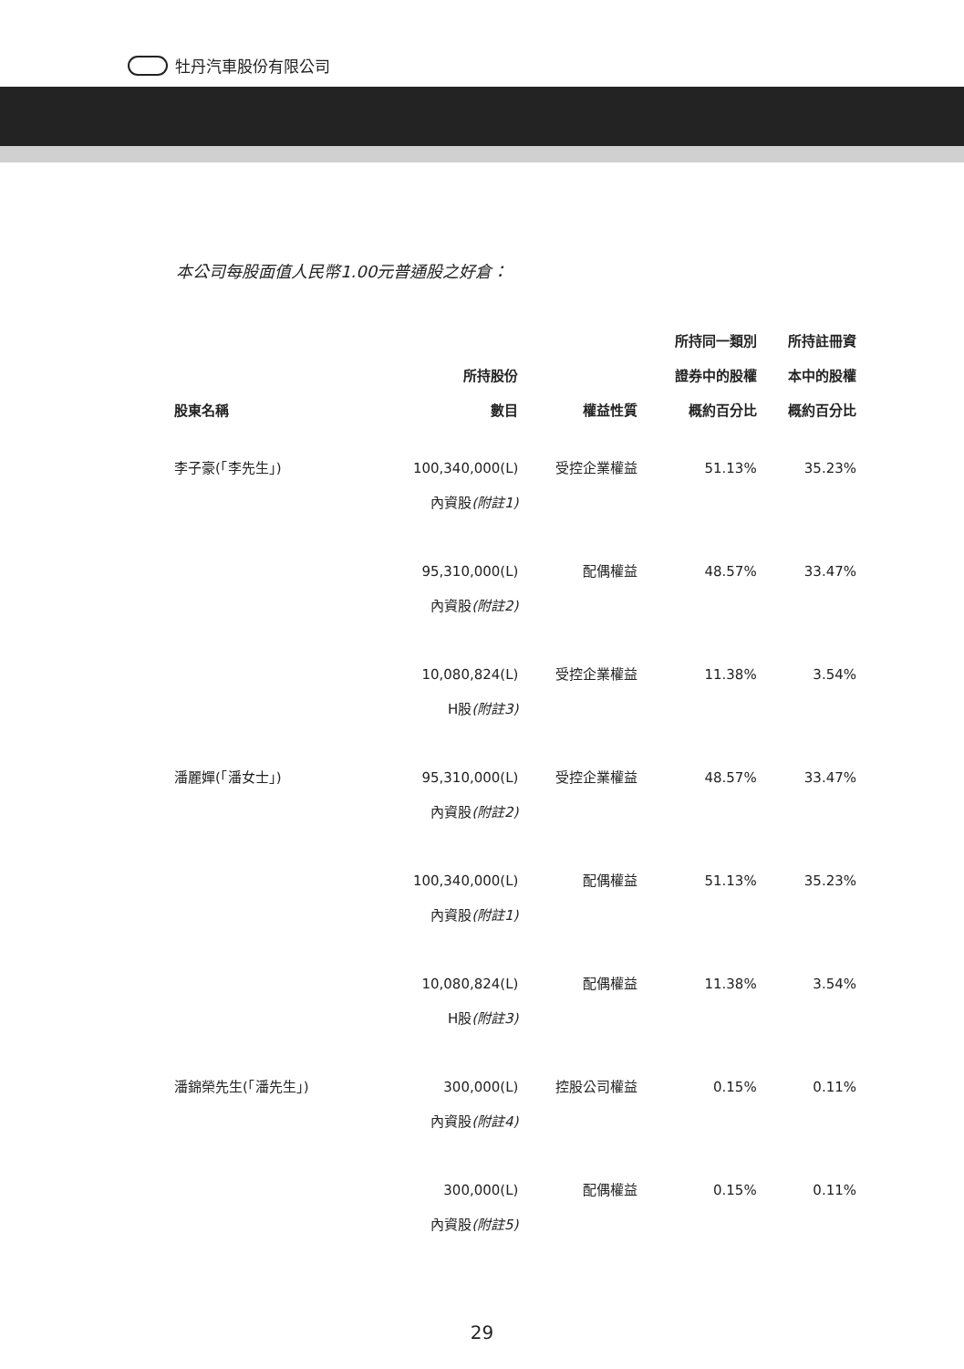牡丹汽車股份有限公司
本公司每股面值人民幣1.00元普通股之好倉：
| 股東名稱 | 所持股份 數目 | 權益性質 | 所持同一類別 證券中的股權 概約百分比 | 所持註冊資 本中的股權 概約百分比 |
| --- | --- | --- | --- | --- |
| 李子豪(「李先生」) | 100,340,000(L) 內資股 (附註1) | 受控企業權益 | 51.13% | 35.23% |
| | 95,310,000(L) 內資股 (附註2) | 配偶權益 | 48.57% | 33.47% |
| | 10,080,824(L) H股 (附註3) | 受控企業權益 | 11.38% | 3.54% |
| 潘麗嬋(「潘女士」) | 95,310,000(L) 內資股 (附註2) | 受控企業權益 | 48.57% | 33.47% |
| | 100,340,000(L) 內資股 (附註1) | 配偶權益 | 51.13% | 35.23% |
| | 10,080,824(L) H股 (附註3) | 配偶權益 | 11.38% | 3.54% |
| 潘錦榮先生(「潘先生」) | 300,000(L) 內資股 (附註4) | 控股公司權益 | 0.15% | 0.11% |
| | 300,000(L) 內資股 (附註5) | 配偶權益 | 0.15% | 0.11% |
29